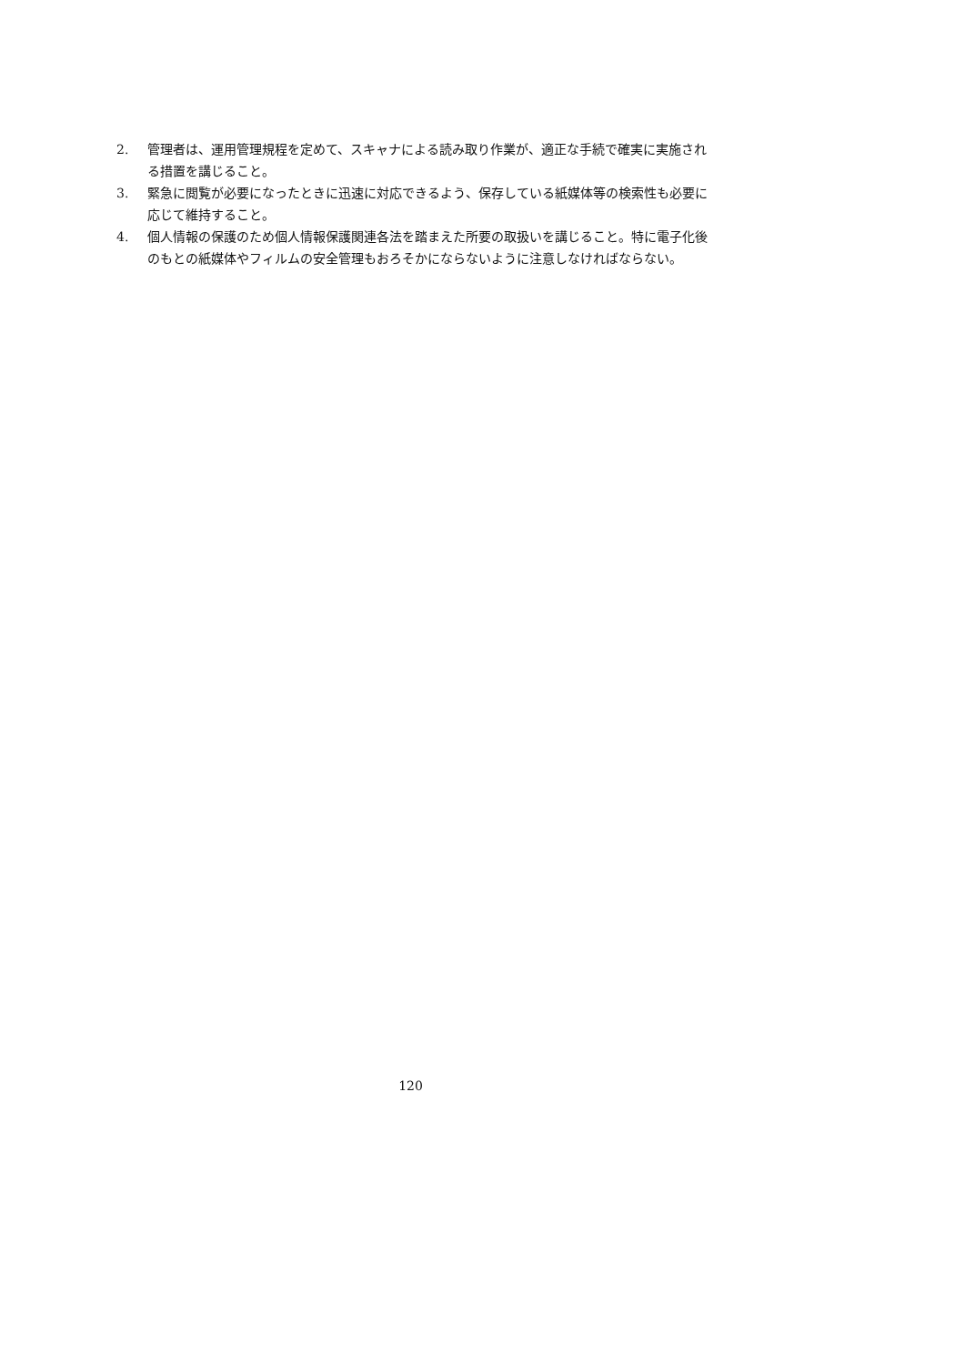2. 管理者は、運用管理規程を定めて、スキャナによる読み取り作業が、適正な手続で確実に実施される措置を講じること。
3. 緊急に閲覧が必要になったときに迅速に対応できるよう、保存している紙媒体等の検索性も必要に応じて維持すること。
4. 個人情報の保護のため個人情報保護関連各法を踏まえた所要の取扱いを講じること。特に電子化後のもとの紙媒体やフィルムの安全管理もおろそかにならないように注意しなければならない。
120